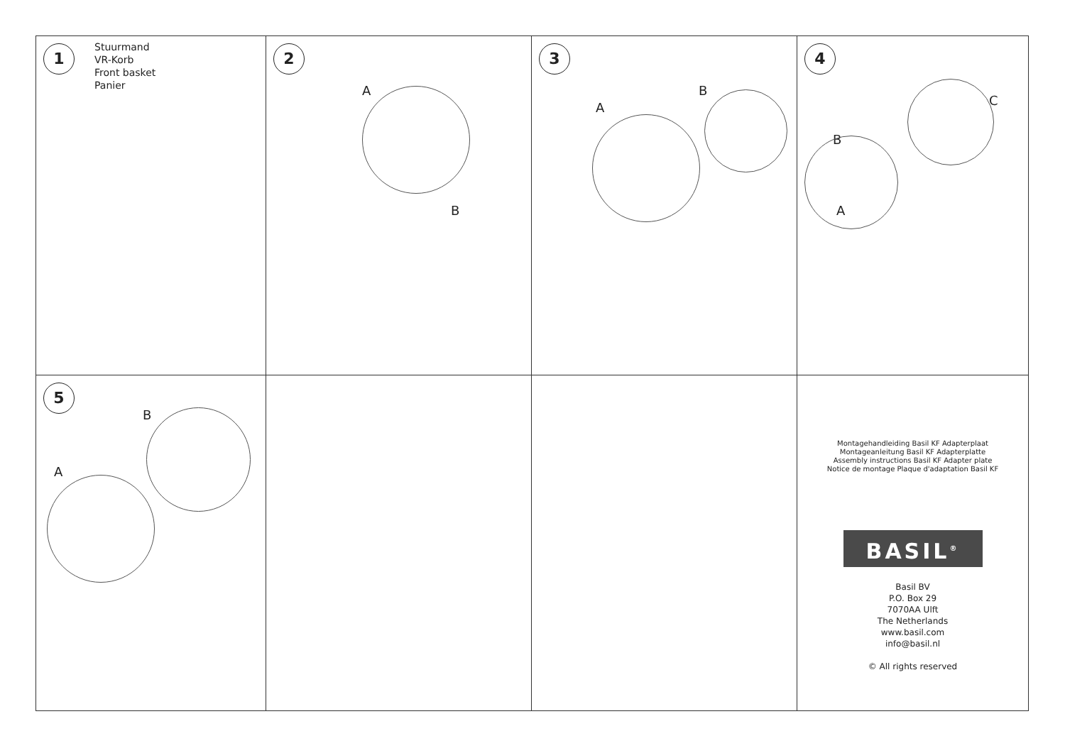1 Stuurmand
VR-Korb
Front basket
Panier
2
A
B
3
A
B
4
C
B
A
5
B
A
Montagehandleiding Basil KF Adapterplaat
Montageanleitung Basil KF Adapterplatte
Assembly instructions Basil KF Adapter plate
Notice de montage Plaque d'adaptation Basil KF
BASIL<sup>®</sup>
Basil BV
P.O. Box 29
7070AA Ulft
The Netherlands
www.basil.com
info@basil.nl
© All rights reserved